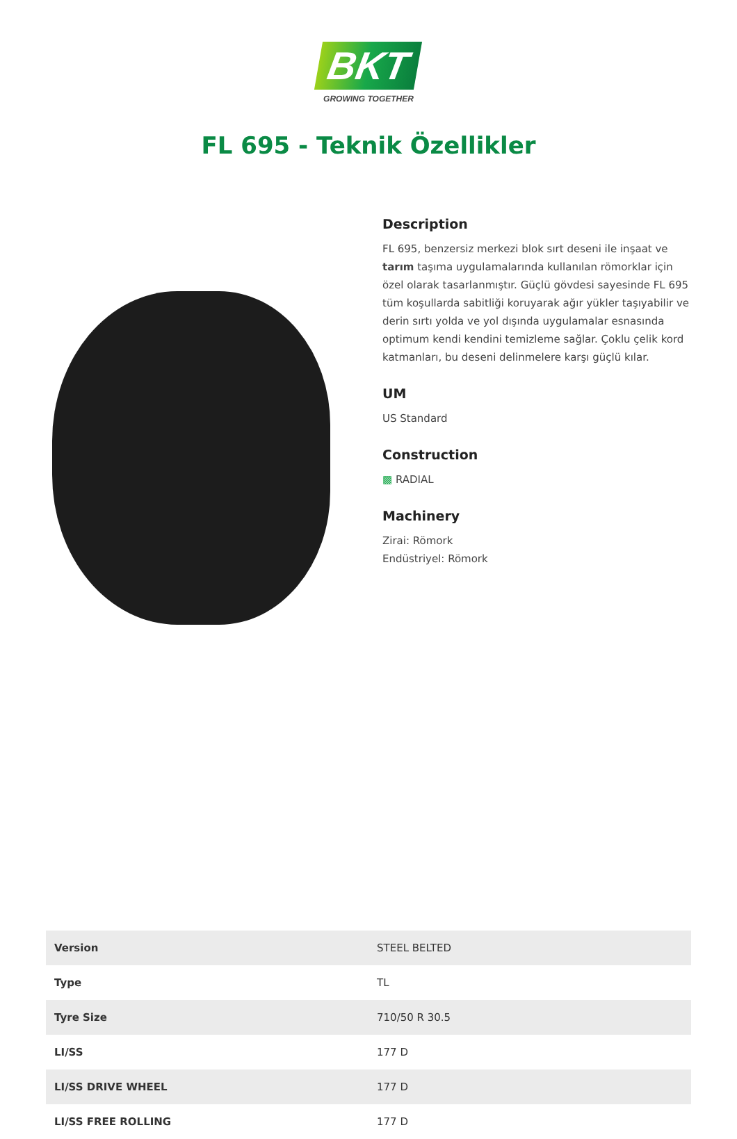BKT
GROWING TOGETHER
FL 695 - Teknik Özellikler
Description
FL 695, benzersiz merkezi blok sırt deseni ile inşaat ve tarım taşıma uygulamalarında kullanılan römorklar için özel olarak tasarlanmıştır. Güçlü gövdesi sayesinde FL 695 tüm koşullarda sabitliği koruyarak ağır yükler taşıyabilir ve derin sırtı yolda ve yol dışında uygulamalar esnasında optimum kendi kendini temizleme sağlar. Çoklu çelik kord katmanları, bu deseni delinmelere karşı güçlü kılar.
UM
US Standard
Construction
▩ RADIAL
Machinery
Zirai: Römork
Endüstriyel: Römork
| Version | STEEL BELTED |
| Type | TL |
| Tyre Size | 710/50 R 30.5 |
| LI/SS | 177 D |
| LI/SS DRIVE WHEEL | 177 D |
| LI/SS FREE ROLLING | 177 D |